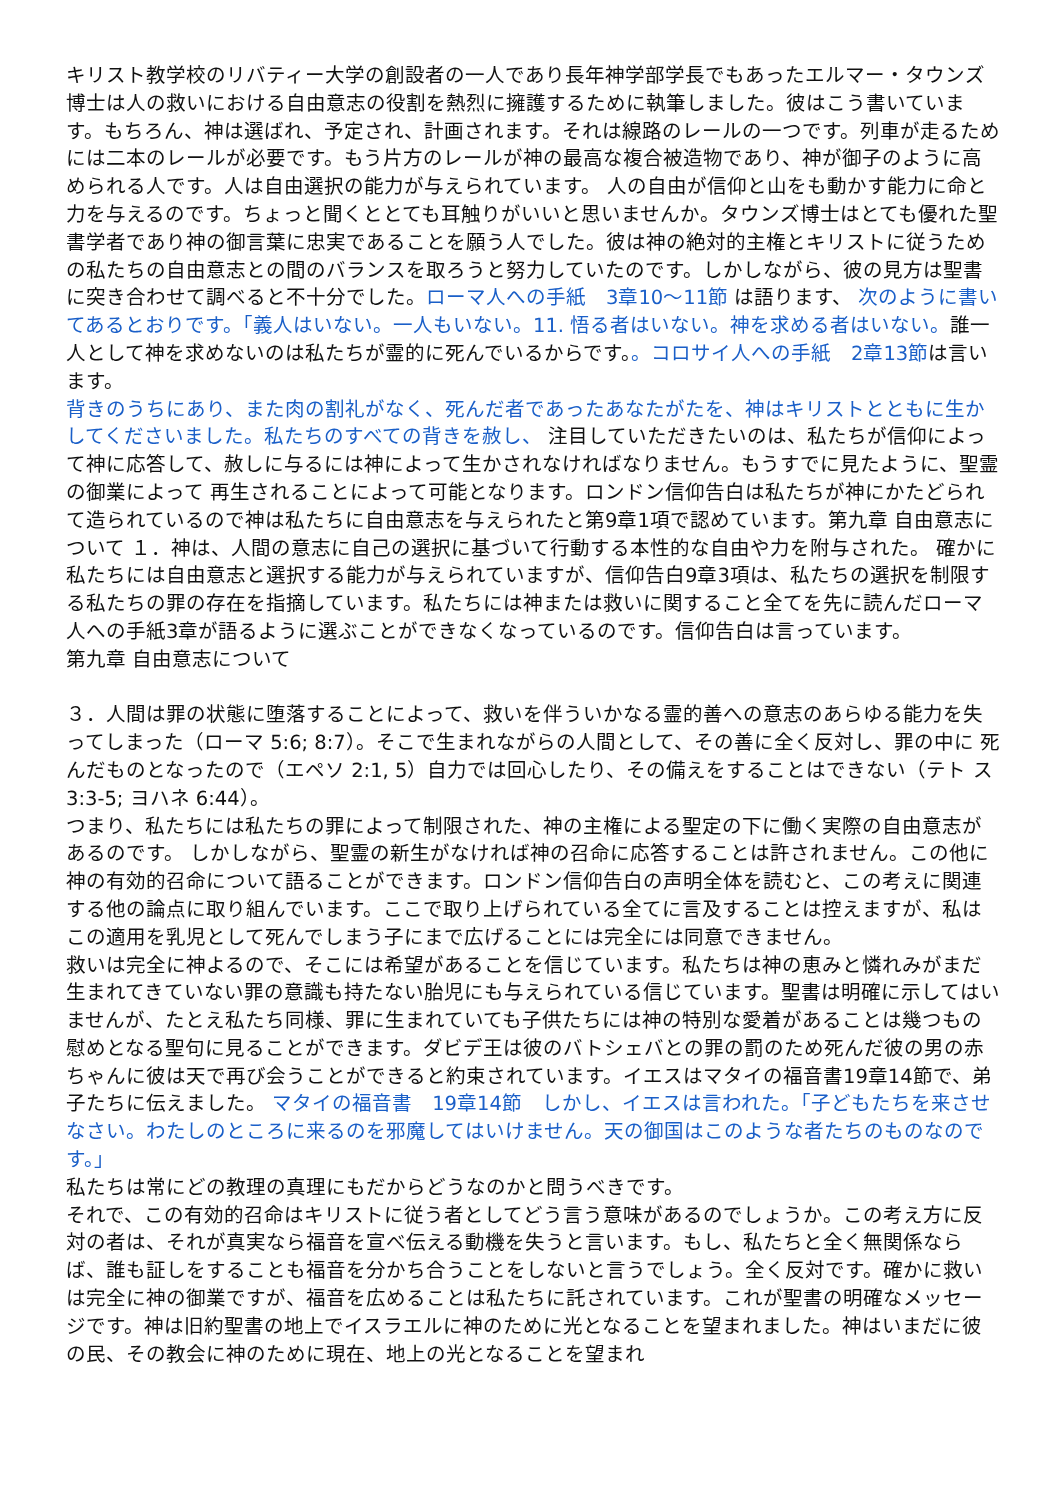キリスト教学校のリバティー大学の創設者の一人であり長年神学部学長でもあったエルマー・タウンズ博士は人の救いにおける自由意志の役割を熱烈に擁護するために執筆しました。彼はこう書いています。もちろん、神は選ばれ、予定され、計画されます。それは線路のレールの一つです。列車が走るためには二本のレールが必要です。もう片方のレールが神の最高な複合被造物であり、神が御子のように高められる人です。人は自由選択の能力が与えられています。 人の自由が信仰と山をも動かす能力に命と力を与えるのです。ちょっと聞くととても耳触りがいいと思いませんか。タウンズ博士はとても優れた聖書学者であり神の御言葉に忠実であることを願う人でした。彼は神の絶対的主権とキリストに従うための私たちの自由意志との間のバランスを取ろうと努力していたのです。しかしながら、彼の見方は聖書に突き合わせて調べると不十分でした。ローマ人への手紙　3章10～11節 は語ります、 次のように書いてあるとおりです。「義人はいない。一人もいない。11. 悟る者はいない。神を求める者はいない。誰一人として神を求めないのは私たちが霊的に死んでいるからです。。コロサイ人への手紙　2章13節は言います。
背きのうちにあり、また肉の割礼がなく、死んだ者であったあなたがたを、神はキリストとともに生かしてくださいました。私たちのすべての背きを赦し、 注目していただきたいのは、私たちが信仰によって神に応答して、赦しに与るには神によって生かされなければなりません。もうすでに見たように、聖霊の御業によって 再生されることによって可能となります。ロンドン信仰告白は私たちが神にかたどられて造られているので神は私たちに自由意志を与えられたと第9章1項で認めています。第九章 自由意志について １．神は、人間の意志に自己の選択に基づいて行動する本性的な自由や力を附与された。 確かに私たちには自由意志と選択する能力が与えられていますが、信仰告白9章3項は、私たちの選択を制限する私たちの罪の存在を指摘しています。私たちには神または救いに関すること全てを先に読んだローマ人への手紙3章が語るように選ぶことができなくなっているのです。信仰告白は言っています。
第九章 自由意志について
３．人間は罪の状態に堕落することによって、救いを伴ういかなる霊的善への意志のあらゆる能力を失 ってしまった（ローマ 5:6; 8:7）。そこで生まれながらの人間として、その善に全く反対し、罪の中に 死んだものとなったので（エペソ 2:1, 5）自力では回心したり、その備えをすることはできない（テト ス 3:3-5; ヨハネ 6:44）。
つまり、私たちには私たちの罪によって制限された、神の主権による聖定の下に働く実際の自由意志があるのです。 しかしながら、聖霊の新生がなければ神の召命に応答することは許されません。この他に神の有効的召命について語ることができます。ロンドン信仰告白の声明全体を読むと、この考えに関連する他の論点に取り組んでいます。ここで取り上げられている全てに言及することは控えますが、私はこの適用を乳児として死んでしまう子にまで広げることには完全には同意できません。
救いは完全に神よるので、そこには希望があることを信じています。私たちは神の恵みと憐れみがまだ生まれてきていない罪の意識も持たない胎児にも与えられている信じています。聖書は明確に示してはいませんが、たとえ私たち同様、罪に生まれていても子供たちには神の特別な愛着があることは幾つもの慰めとなる聖句に見ることができます。ダビデ王は彼のバトシェバとの罪の罰のため死んだ彼の男の赤ちゃんに彼は天で再び会うことができると約束されています。イエスはマタイの福音書19章14節で、弟子たちに伝えました。 マタイの福音書　19章14節　しかし、イエスは言われた。「子どもたちを来させなさい。わたしのところに来るのを邪魔してはいけません。天の御国はこのような者たちのものなのです。」
私たちは常にどの教理の真理にもだからどうなのかと問うべきです。
それで、この有効的召命はキリストに従う者としてどう言う意味があるのでしょうか。この考え方に反対の者は、それが真実なら福音を宣べ伝える動機を失うと言います。もし、私たちと全く無関係ならば、誰も証しをすることも福音を分かち合うことをしないと言うでしょう。全く反対です。確かに救いは完全に神の御業ですが、福音を広めることは私たちに託されています。これが聖書の明確なメッセージです。神は旧約聖書の地上でイスラエルに神のために光となることを望まれました。神はいまだに彼の民、その教会に神のために現在、地上の光となることを望まれ